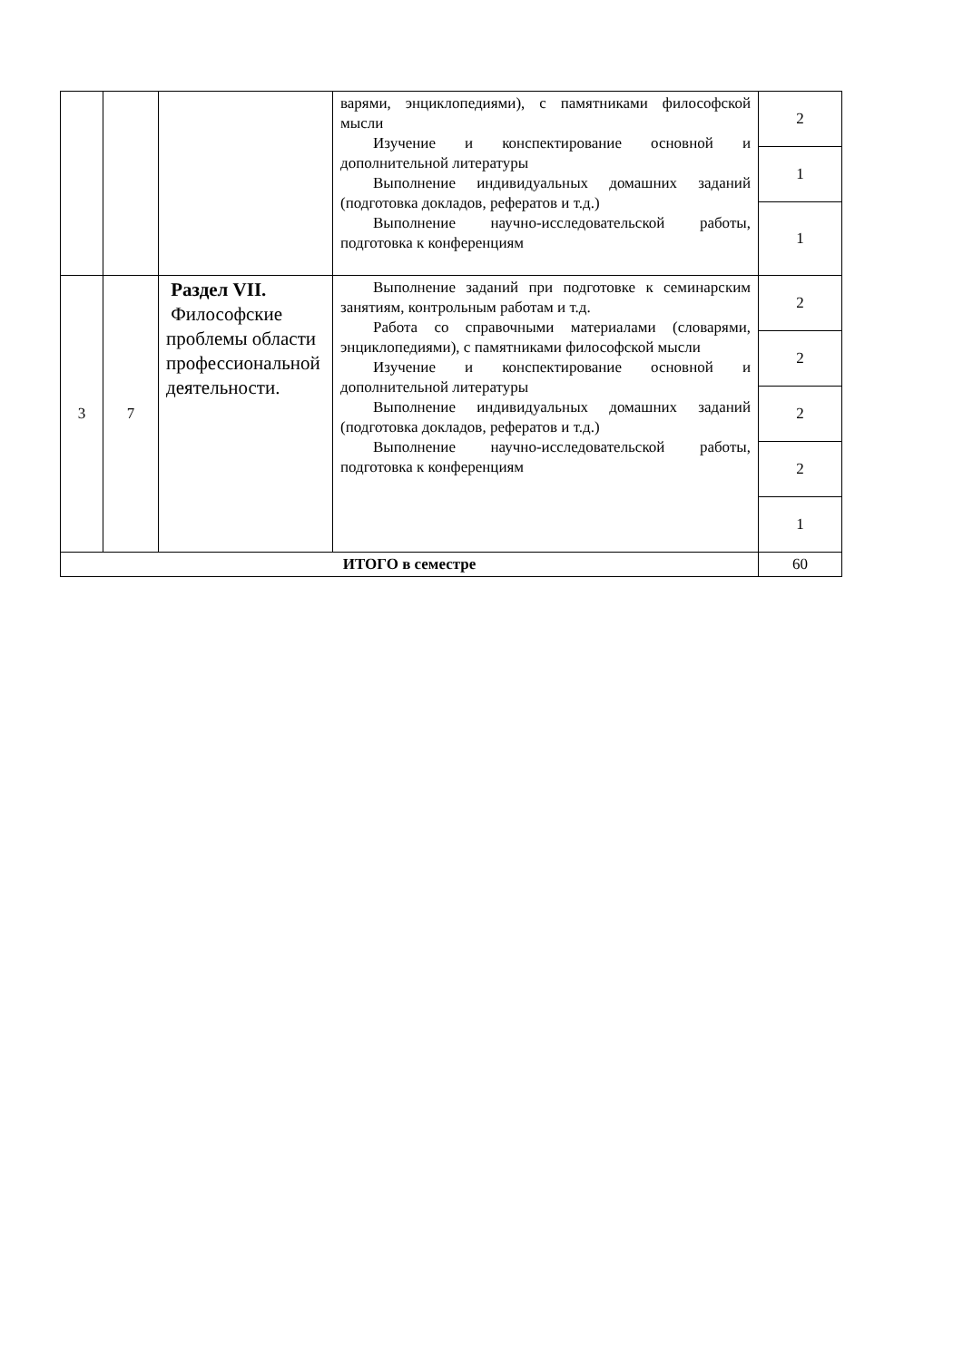| | | | варями, энциклопедиями), с памятниками философской мысли Изучение и конспектирование основной и дополнительной литературы Выполнение индивидуальных домашних заданий (подготовка докладов, рефератов и т.д.) Выполнение научно-исследовательской работы, подготовка к конференциям | 2 |
| | | | | 1 |
| | | | | 1 |
| 3 | 7 | Раздел VII. Философские проблемы области профессиональной деятельности. | Выполнение заданий при подготовке к семинарским занятиям, контрольным работам и т.д. Работа со справочными материалами (словарями, энциклопедиями), с памятниками философской мысли Изучение и конспектирование основной и дополнительной литературы Выполнение индивидуальных домашних заданий (подготовка докладов, рефератов и т.д.) Выполнение научно-исследовательской работы, подготовка к конференциям | 2 |
| | | | | 2 |
| | | | | 2 |
| | | | | 2 |
| | | | | 1 |
| ИТОГО в семестре | | | | 60 |